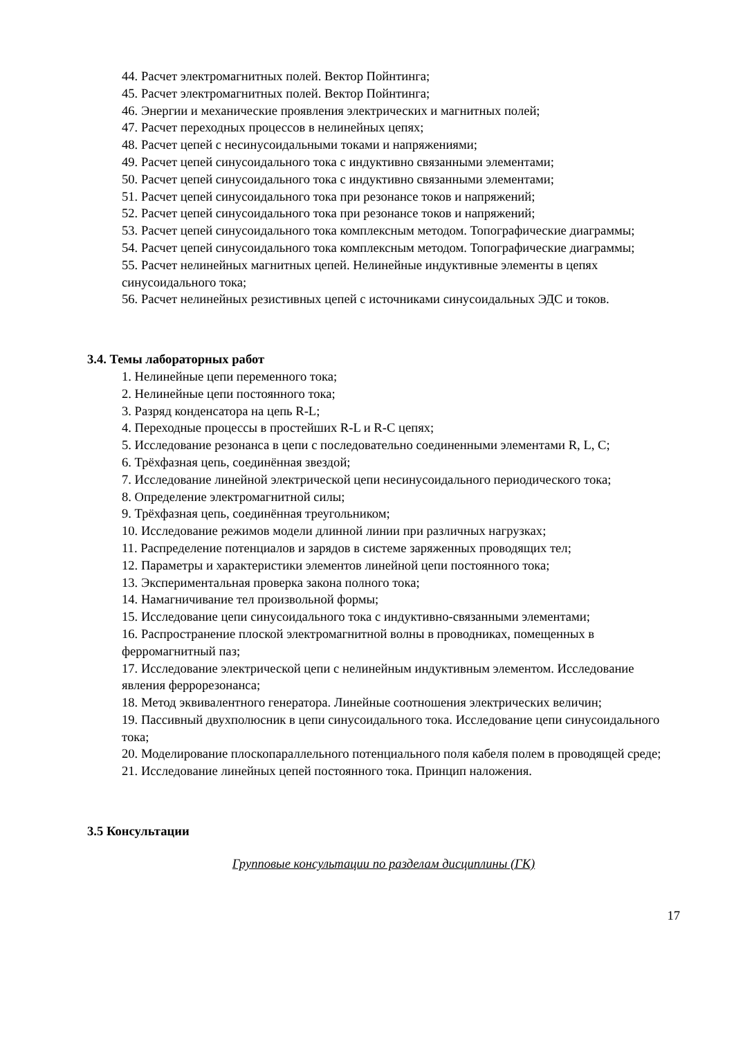44. Расчет электромагнитных полей. Вектор Пойнтинга;
45. Расчет электромагнитных полей. Вектор Пойнтинга;
46. Энергии и механические проявления электрических и магнитных полей;
47. Расчет переходных процессов в нелинейных цепях;
48. Расчет цепей с несинусоидальными токами и напряжениями;
49. Расчет цепей синусоидального тока с индуктивно связанными элементами;
50. Расчет цепей синусоидального тока с индуктивно связанными элементами;
51. Расчет цепей синусоидального тока при резонансе токов и напряжений;
52. Расчет цепей синусоидального тока при резонансе токов и напряжений;
53. Расчет цепей синусоидального тока комплексным методом. Топографические диаграммы;
54. Расчет цепей синусоидального тока комплексным методом. Топографические диаграммы;
55. Расчет нелинейных магнитных цепей. Нелинейные индуктивные элементы в цепях синусоидального тока;
56. Расчет нелинейных резистивных цепей с источниками синусоидальных ЭДС и токов.
3.4. Темы лабораторных работ
1. Нелинейные цепи переменного тока;
2. Нелинейные цепи постоянного тока;
3. Разряд конденсатора на цепь R-L;
4. Переходные процессы в простейших R-L и R-C цепях;
5. Исследование резонанса в цепи с последовательно соединенными элементами R, L, C;
6. Трёхфазная цепь, соединённая звездой;
7. Исследование линейной электрической цепи несинусоидального периодического тока;
8. Определение электромагнитной силы;
9. Трёхфазная цепь, соединённая треугольником;
10. Исследование режимов модели длинной линии при различных нагрузках;
11. Распределение потенциалов и зарядов в системе заряженных проводящих тел;
12. Параметры и характеристики элементов линейной цепи постоянного тока;
13. Экспериментальная проверка закона полного тока;
14. Намагничивание тел произвольной формы;
15. Исследование цепи синусоидального тока с индуктивно-связанными элементами;
16. Распространение плоской электромагнитной волны в проводниках, помещенных в ферромагнитный паз;
17. Исследование электрической цепи с нелинейным индуктивным элементом. Исследование явления феррорезонанса;
18. Метод эквивалентного генератора. Линейные соотношения электрических величин;
19. Пассивный двухполюсник в цепи синусоидального тока. Исследование цепи синусоидального тока;
20. Моделирование плоскопараллельного потенциального поля кабеля полем в проводящей среде;
21. Исследование линейных цепей постоянного тока. Принцип наложения.
3.5 Консультации
Групповые консультации по разделам дисциплины (ГК)
17